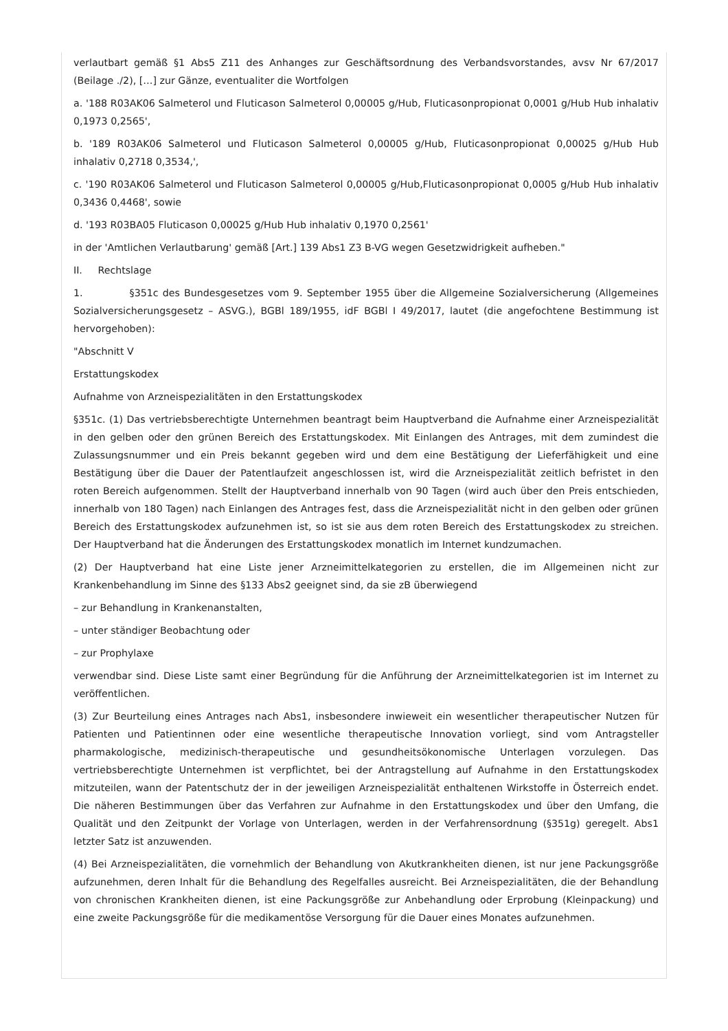verlautbart gemäß §1 Abs5 Z11 des Anhanges zur Geschäftsordnung des Verbandsvorstandes, avsv Nr 67/2017 (Beilage ./2), […] zur Gänze, eventualiter die Wortfolgen
a. '188 R03AK06 Salmeterol und Fluticason Salmeterol 0,00005 g/Hub, Fluticasonpropionat 0,0001 g/Hub Hub inhalativ 0,1973 0,2565',
b. '189 R03AK06 Salmeterol und Fluticason Salmeterol 0,00005 g/Hub, Fluticasonpropionat 0,00025 g/Hub Hub inhalativ 0,2718 0,3534,',
c. '190 R03AK06 Salmeterol und Fluticason Salmeterol 0,00005 g/Hub,Fluticasonpropionat 0,0005 g/Hub Hub inhalativ 0,3436 0,4468', sowie
d. '193 R03BA05 Fluticason 0,00025 g/Hub Hub inhalativ 0,1970 0,2561'
in der 'Amtlichen Verlautbarung' gemäß [Art.] 139 Abs1 Z3 B-VG wegen Gesetzwidrigkeit aufheben."
II. Rechtslage
1. §351c des Bundesgesetzes vom 9. September 1955 über die Allgemeine Sozialversicherung (Allgemeines Sozialversicherungsgesetz – ASVG.), BGBl 189/1955, idF BGBl I 49/2017, lautet (die angefochtene Bestimmung ist hervorgehoben):
"Abschnitt V
Erstattungskodex
Aufnahme von Arzneispezialitäten in den Erstattungskodex
§351c. (1) Das vertriebsberechtigte Unternehmen beantragt beim Hauptverband die Aufnahme einer Arzneispezialität in den gelben oder den grünen Bereich des Erstattungskodex. Mit Einlangen des Antrages, mit dem zumindest die Zulassungsnummer und ein Preis bekannt gegeben wird und dem eine Bestätigung der Lieferfähigkeit und eine Bestätigung über die Dauer der Patentlaufzeit angeschlossen ist, wird die Arzneispezialität zeitlich befristet in den roten Bereich aufgenommen. Stellt der Hauptverband innerhalb von 90 Tagen (wird auch über den Preis entschieden, innerhalb von 180 Tagen) nach Einlangen des Antrages fest, dass die Arzneispezialität nicht in den gelben oder grünen Bereich des Erstattungskodex aufzunehmen ist, so ist sie aus dem roten Bereich des Erstattungskodex zu streichen. Der Hauptverband hat die Änderungen des Erstattungskodex monatlich im Internet kundzumachen.
(2) Der Hauptverband hat eine Liste jener Arzneimittelkategorien zu erstellen, die im Allgemeinen nicht zur Krankenbehandlung im Sinne des §133 Abs2 geeignet sind, da sie zB überwiegend
– zur Behandlung in Krankenanstalten,
– unter ständiger Beobachtung oder
– zur Prophylaxe
verwendbar sind. Diese Liste samt einer Begründung für die Anführung der Arzneimittelkategorien ist im Internet zu veröffentlichen.
(3) Zur Beurteilung eines Antrages nach Abs1, insbesondere inwieweit ein wesentlicher therapeutischer Nutzen für Patienten und Patientinnen oder eine wesentliche therapeutische Innovation vorliegt, sind vom Antragsteller pharmakologische, medizinisch-therapeutische und gesundheitsökonomische Unterlagen vorzulegen. Das vertriebsberechtigte Unternehmen ist verpflichtet, bei der Antragstellung auf Aufnahme in den Erstattungskodex mitzuteilen, wann der Patentschutz der in der jeweiligen Arzneispezialität enthaltenen Wirkstoffe in Österreich endet. Die näheren Bestimmungen über das Verfahren zur Aufnahme in den Erstattungskodex und über den Umfang, die Qualität und den Zeitpunkt der Vorlage von Unterlagen, werden in der Verfahrensordnung (§351g) geregelt. Abs1 letzter Satz ist anzuwenden.
(4) Bei Arzneispezialitäten, die vornehmlich der Behandlung von Akutkrankheiten dienen, ist nur jene Packungsgröße aufzunehmen, deren Inhalt für die Behandlung des Regelfalles ausreicht. Bei Arzneispezialitäten, die der Behandlung von chronischen Krankheiten dienen, ist eine Packungsgröße zur Anbehandlung oder Erprobung (Kleinpackung) und eine zweite Packungsgröße für die medikamentöse Versorgung für die Dauer eines Monates aufzunehmen.